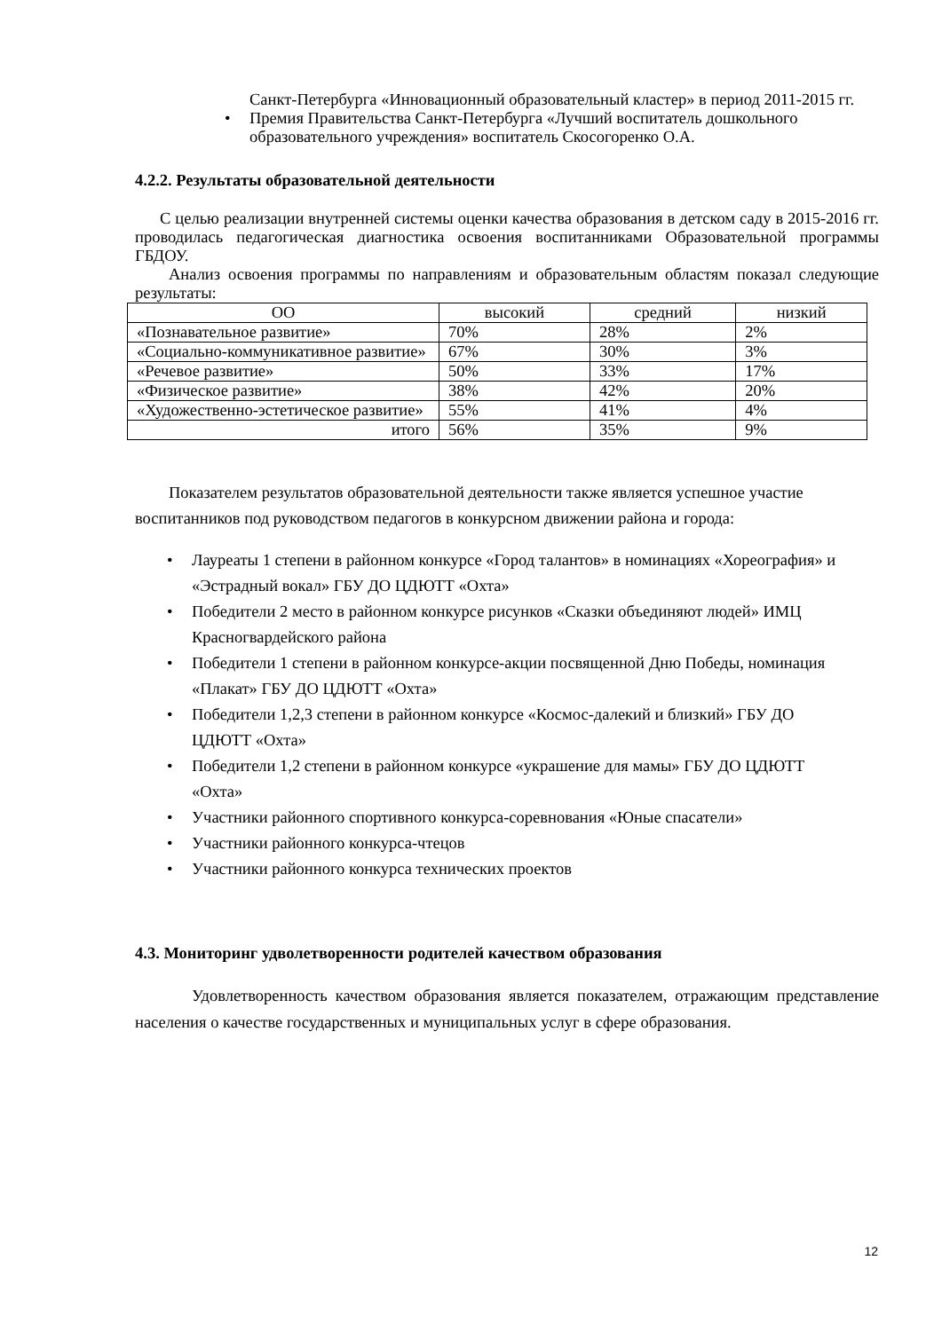Санкт-Петербурга «Инновационный образовательный кластер» в период 2011-2015 гг.
• Премия Правительства Санкт-Петербурга «Лучший воспитатель дошкольного образовательного учреждения» воспитатель Скосогоренко О.А.
4.2.2. Результаты образовательной деятельности
С целью реализации внутренней системы оценки качества образования в детском саду в 2015-2016 гг. проводилась педагогическая диагностика освоения воспитанниками Образовательной программы ГБДОУ.
Анализ освоения программы по направлениям и образовательным областям показал следующие результаты:
| ОО | высокий | средний | низкий |
| «Познавательное развитие» | 70% | 28% | 2% |
| «Социально-коммуникативное развитие» | 67% | 30% | 3% |
| «Речевое развитие» | 50% | 33% | 17% |
| «Физическое развитие» | 38% | 42% | 20% |
| «Художественно-эстетическое развитие» | 55% | 41% | 4% |
| итого | 56% | 35% | 9% |
Показателем результатов образовательной деятельности также является успешное участие воспитанников под руководством педагогов в конкурсном движении района и города:
• Лауреаты 1 степени в районном конкурсе «Город талантов» в номинациях «Хореография» и «Эстрадный вокал» ГБУ ДО ЦДЮТТ «Охта»
• Победители 2 место в районном конкурсе рисунков «Сказки объединяют людей» ИМЦ Красногвардейского района
• Победители 1 степени в районном конкурсе-акции посвященной Дню Победы, номинация «Плакат» ГБУ ДО ЦДЮТТ «Охта»
• Победители 1,2,3 степени в районном конкурсе «Космос-далекий и близкий» ГБУ ДО ЦДЮТТ «Охта»
• Победители 1,2 степени в районном конкурсе «украшение для мамы» ГБУ ДО ЦДЮТТ «Охта»
• Участники районного спортивного конкурса-соревнования «Юные спасатели»
• Участники районного конкурса-чтецов
• Участники районного конкурса технических проектов
4.3. Мониторинг удволетворенности родителей качеством образования
Удовлетворенность качеством образования является показателем, отражающим представление населения о качестве государственных и муниципальных услуг в сфере образования.
12